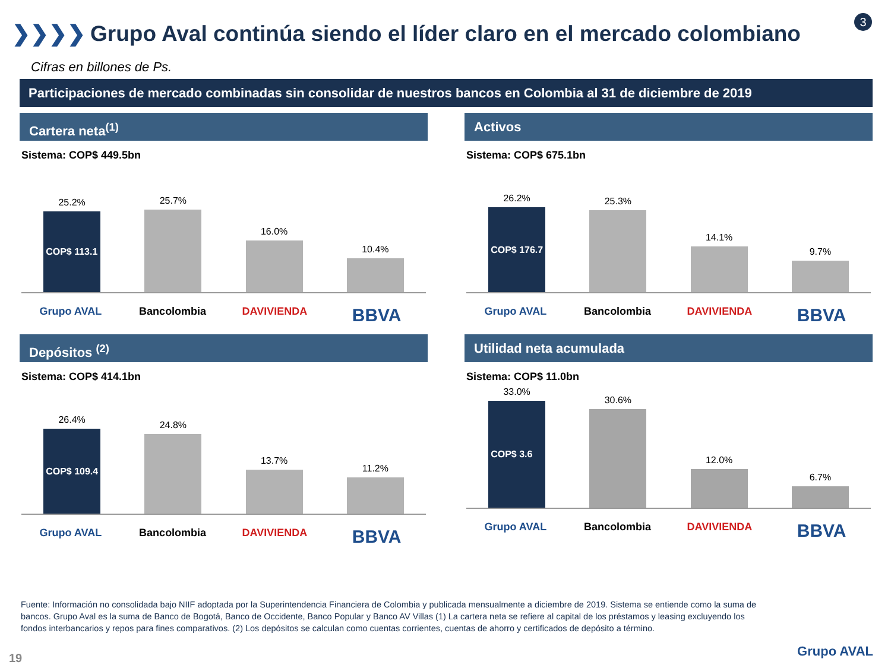❯❯❯❯ Grupo Aval continúa siendo el líder claro en el mercado colombiano
3
Cifras en billones de Ps.
Participaciones de mercado combinadas sin consolidar de nuestros bancos en Colombia al 31 de diciembre de 2019
Cartera neta<sup>(1)</sup>
Sistema: COP$ 449.5bn
25.2%
COP$ 113.1
25.7%
16.0%
10.4%
Grupo AVAL Bancolombia DAVIVIENDA
BBVA
Activos
Sistema: COP$ 675.1bn
26.2%
COP$ 176.7
25.3%
14.1%
9.7%
Grupo AVAL Bancolombia DAVIVIENDA
BBVA
Depósitos <sup>(2)</sup>
Sistema: COP$ 414.1bn
26.4%
COP$ 109.4
24.8%
13.7%
11.2%
Grupo AVAL Bancolombia DAVIVIENDA
BBVA
Utilidad neta acumulada
Sistema: COP$ 11.0bn
33.0%
COP$ 3.6
30.6%
12.0%
6.7%
Grupo AVAL Bancolombia DAVIVIENDA
BBVA
Fuente: Información no consolidada bajo NIIF adoptada por la Superintendencia Financiera de Colombia y publicada mensualmente a diciembre de 2019. Sistema se entiende como la suma de bancos. Grupo Aval es la suma de Banco de Bogotá, Banco de Occidente, Banco Popular y Banco AV Villas (1) La cartera neta se refiere al capital de los préstamos y leasing excluyendo los fondos interbancarios y repos para fines comparativos. (2) Los depósitos se calculan como cuentas corrientes, cuentas de ahorro y certificados de depósito a término.
19 Grupo AVAL